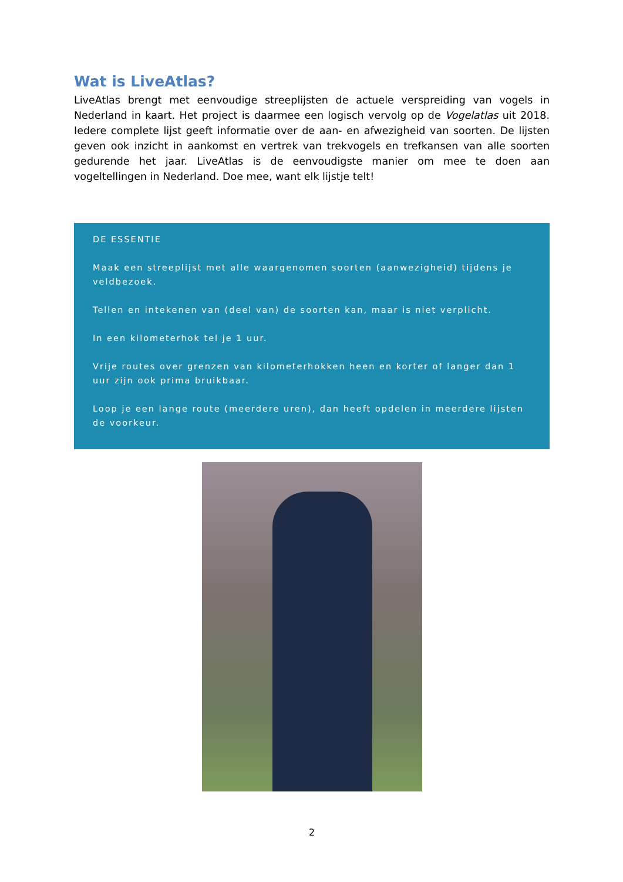Wat is LiveAtlas?
LiveAtlas brengt met eenvoudige streeplijsten de actuele verspreiding van vogels in Nederland in kaart. Het project is daarmee een logisch vervolg op de Vogelatlas uit 2018. Iedere complete lijst geeft informatie over de aan- en afwezigheid van soorten. De lijsten geven ook inzicht in aankomst en vertrek van trekvogels en trefkansen van alle soorten gedurende het jaar. LiveAtlas is de eenvoudigste manier om mee te doen aan vogeltellingen in Nederland. Doe mee, want elk lijstje telt!
DE ESSENTIE
Maak een streeplijst met alle waargenomen soorten (aanwezigheid) tijdens je veldbezoek.
Tellen en intekenen van (deel van) de soorten kan, maar is niet verplicht.
In een kilometerhok tel je 1 uur.
Vrije routes over grenzen van kilometerhokken heen en korter of langer dan 1 uur zijn ook prima bruikbaar.
Loop je een lange route (meerdere uren), dan heeft opdelen in meerdere lijsten de voorkeur.
2